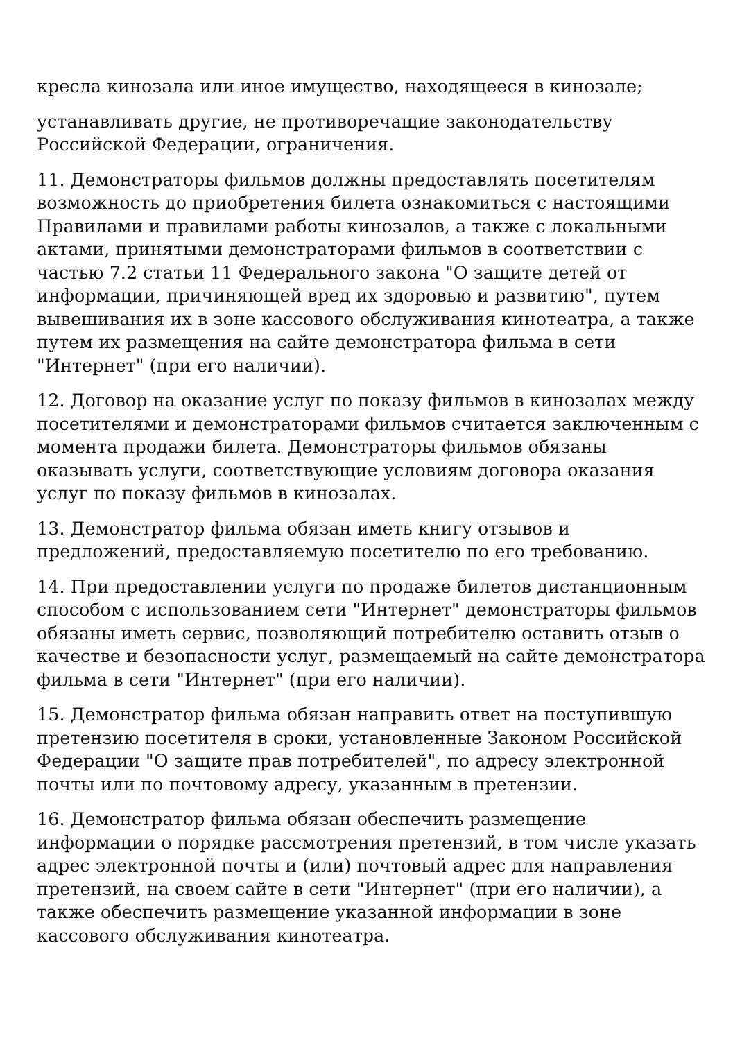кресла кинозала или иное имущество, находящееся в кинозале;
устанавливать другие, не противоречащие законодательству Российской Федерации, ограничения.
11. Демонстраторы фильмов должны предоставлять посетителям возможность до приобретения билета ознакомиться с настоящими Правилами и правилами работы кинозалов, а также с локальными актами, принятыми демонстраторами фильмов в соответствии с частью 7.2 статьи 11 Федерального закона "О защите детей от информации, причиняющей вред их здоровью и развитию", путем вывешивания их в зоне кассового обслуживания кинотеатра, а также путем их размещения на сайте демонстратора фильма в сети "Интернет" (при его наличии).
12. Договор на оказание услуг по показу фильмов в кинозалах между посетителями и демонстраторами фильмов считается заключенным с момента продажи билета. Демонстраторы фильмов обязаны оказывать услуги, соответствующие условиям договора оказания услуг по показу фильмов в кинозалах.
13. Демонстратор фильма обязан иметь книгу отзывов и предложений, предоставляемую посетителю по его требованию.
14. При предоставлении услуги по продаже билетов дистанционным способом с использованием сети "Интернет" демонстраторы фильмов обязаны иметь сервис, позволяющий потребителю оставить отзыв о качестве и безопасности услуг, размещаемый на сайте демонстратора фильма в сети "Интернет" (при его наличии).
15. Демонстратор фильма обязан направить ответ на поступившую претензию посетителя в сроки, установленные Законом Российской Федерации "О защите прав потребителей", по адресу электронной почты или по почтовому адресу, указанным в претензии.
16. Демонстратор фильма обязан обеспечить размещение информации о порядке рассмотрения претензий, в том числе указать адрес электронной почты и (или) почтовый адрес для направления претензий, на своем сайте в сети "Интернет" (при его наличии), а также обеспечить размещение указанной информации в зоне кассового обслуживания кинотеатра.